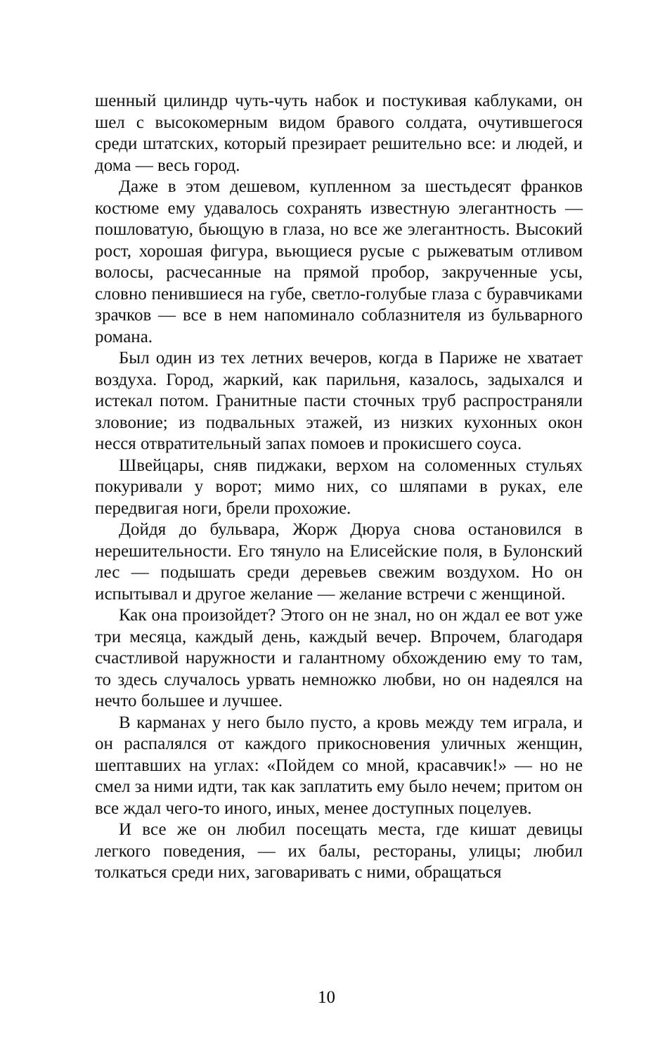шенный цилиндр чуть-чуть набок и постукивая каблуками, он шел с высокомерным видом бравого солдата, очутившегося среди штатских, который презирает решительно все: и людей, и дома — весь город.
Даже в этом дешевом, купленном за шестьдесят франков костюме ему удавалось сохранять известную элегантность — пошловатую, бьющую в глаза, но все же элегантность. Высокий рост, хорошая фигура, вьющиеся русые с рыжеватым отливом волосы, расчесанные на прямой пробор, закрученные усы, словно пенившиеся на губе, светло-голубые глаза с буравчиками зрачков — все в нем напоминало соблазнителя из бульварного романа.
Был один из тех летних вечеров, когда в Париже не хватает воздуха. Город, жаркий, как парильня, казалось, задыхался и истекал потом. Гранитные пасти сточных труб распространяли зловоние; из подвальных этажей, из низких кухонных окон несся отвратительный запах помоев и прокисшего соуса.
Швейцары, сняв пиджаки, верхом на соломенных стульях покуривали у ворот; мимо них, со шляпами в руках, еле передвигая ноги, брели прохожие.
Дойдя до бульвара, Жорж Дюруа снова остановился в нерешительности. Его тянуло на Елисейские поля, в Булонский лес — подышать среди деревьев свежим воздухом. Но он испытывал и другое желание — желание встречи с женщиной.
Как она произойдет? Этого он не знал, но он ждал ее вот уже три месяца, каждый день, каждый вечер. Впрочем, благодаря счастливой наружности и галантному обхождению ему то там, то здесь случалось урвать немножко любви, но он надеялся на нечто большее и лучшее.
В карманах у него было пусто, а кровь между тем играла, и он распалялся от каждого прикосновения уличных женщин, шептавших на углах: «Пойдем со мной, красавчик!» — но не смел за ними идти, так как заплатить ему было нечем; притом он все ждал чего-то иного, иных, менее доступных поцелуев.
И все же он любил посещать места, где кишат девицы легкого поведения, — их балы, рестораны, улицы; любил толкаться среди них, заговаривать с ними, обращаться
10